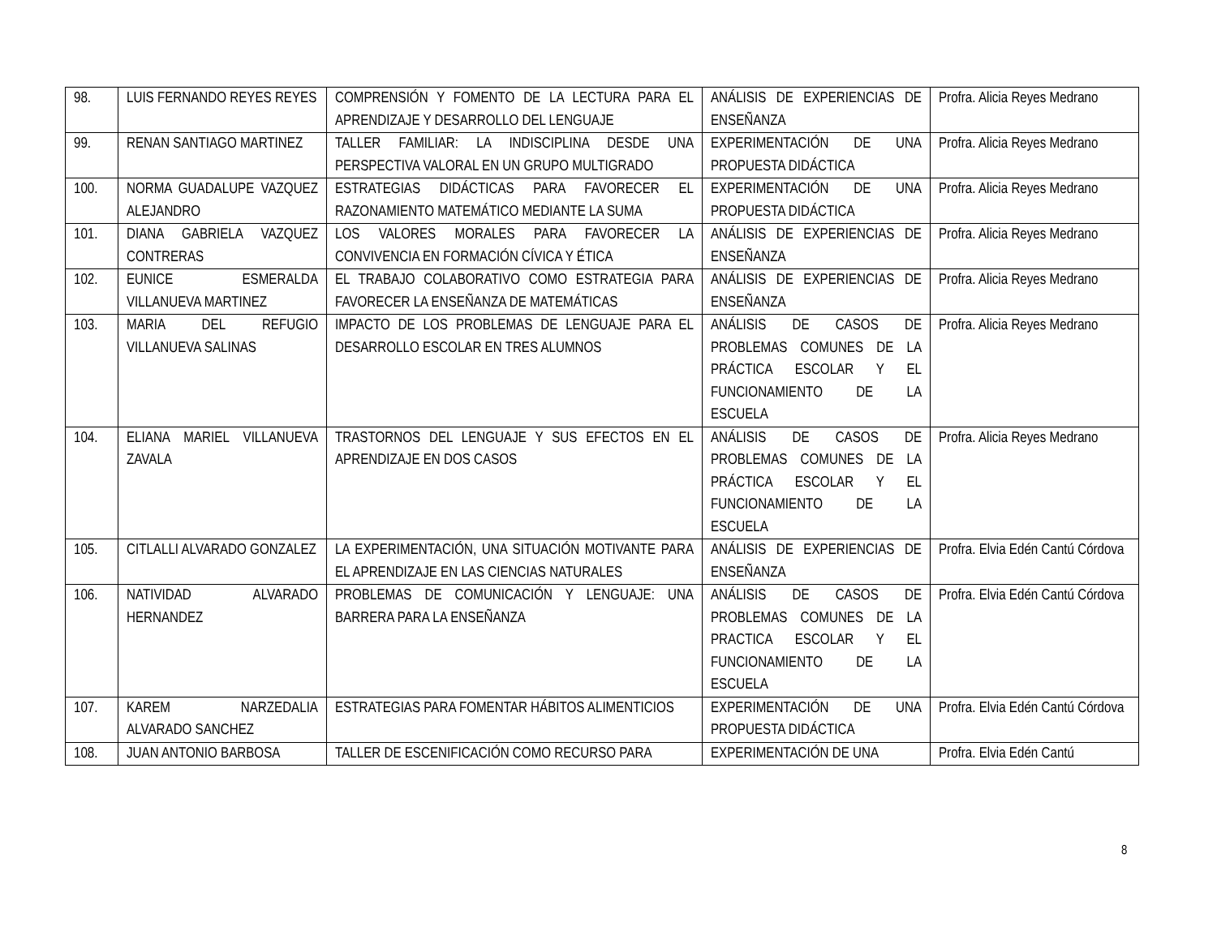| 98. | LUIS FERNANDO REYES REYES | COMPRENSIÓN Y FOMENTO DE LA LECTURA PARA EL APRENDIZAJE Y DESARROLLO DEL LENGUAJE | ANÁLISIS DE EXPERIENCIAS DE ENSEÑANZA | Profra. Alicia Reyes Medrano |
| 99. | RENAN SANTIAGO MARTINEZ | TALLER FAMILIAR: LA INDISCIPLINA DESDE UNA PERSPECTIVA VALORAL EN UN GRUPO MULTIGRADO | EXPERIMENTACIÓN DE UNA PROPUESTA DIDÁCTICA | Profra. Alicia Reyes Medrano |
| 100. | NORMA GUADALUPE VAZQUEZ ALEJANDRO | ESTRATEGIAS DIDÁCTICAS PARA FAVORECER EL RAZONAMIENTO MATEMÁTICO MEDIANTE LA SUMA | EXPERIMENTACIÓN DE UNA PROPUESTA DIDÁCTICA | Profra. Alicia Reyes Medrano |
| 101. | DIANA GABRIELA VAZQUEZ CONTRERAS | LOS VALORES MORALES PARA FAVORECER LA CONVIVENCIA EN FORMACIÓN CÍVICA Y ÉTICA | ANÁLISIS DE EXPERIENCIAS DE ENSEÑANZA | Profra. Alicia Reyes Medrano |
| 102. | EUNICE ESMERALDA VILLANUEVA MARTINEZ | EL TRABAJO COLABORATIVO COMO ESTRATEGIA PARA FAVORECER LA ENSEÑANZA DE MATEMÁTICAS | ANÁLISIS DE EXPERIENCIAS DE ENSEÑANZA | Profra. Alicia Reyes Medrano |
| 103. | MARIA DEL REFUGIO VILLANUEVA SALINAS | IMPACTO DE LOS PROBLEMAS DE LENGUAJE PARA EL DESARROLLO ESCOLAR EN TRES ALUMNOS | ANÁLISIS DE CASOS DE PROBLEMAS COMUNES DE LA PRÁCTICA ESCOLAR Y EL FUNCIONAMIENTO DE LA ESCUELA | Profra. Alicia Reyes Medrano |
| 104. | ELIANA MARIEL VILLANUEVA ZAVALA | TRASTORNOS DEL LENGUAJE Y SUS EFECTOS EN EL APRENDIZAJE EN DOS CASOS | ANÁLISIS DE CASOS DE PROBLEMAS COMUNES DE LA PRÁCTICA ESCOLAR Y EL FUNCIONAMIENTO DE LA ESCUELA | Profra. Alicia Reyes Medrano |
| 105. | CITLALLI ALVARADO GONZALEZ | LA EXPERIMENTACIÓN, UNA SITUACIÓN MOTIVANTE PARA EL APRENDIZAJE EN LAS CIENCIAS NATURALES | ANÁLISIS DE EXPERIENCIAS DE ENSEÑANZA | Profra. Elvia Edén Cantú Córdova |
| 106. | NATIVIDAD ALVARADO HERNANDEZ | PROBLEMAS DE COMUNICACIÓN Y LENGUAJE: UNA BARRERA PARA LA ENSEÑANZA | ANÁLISIS DE CASOS DE PROBLEMAS COMUNES DE LA PRACTICA ESCOLAR Y EL FUNCIONAMIENTO DE LA ESCUELA | Profra. Elvia Edén Cantú Córdova |
| 107. | KAREM NARZEDALIA ALVARADO SANCHEZ | ESTRATEGIAS PARA FOMENTAR HÁBITOS ALIMENTICIOS | EXPERIMENTACIÓN DE UNA PROPUESTA DIDÁCTICA | Profra. Elvia Edén Cantú Córdova |
| 108. | JUAN ANTONIO BARBOSA | TALLER DE ESCENIFICACIÓN COMO RECURSO PARA | EXPERIMENTACIÓN DE UNA | Profra. Elvia Edén Cantú |
8